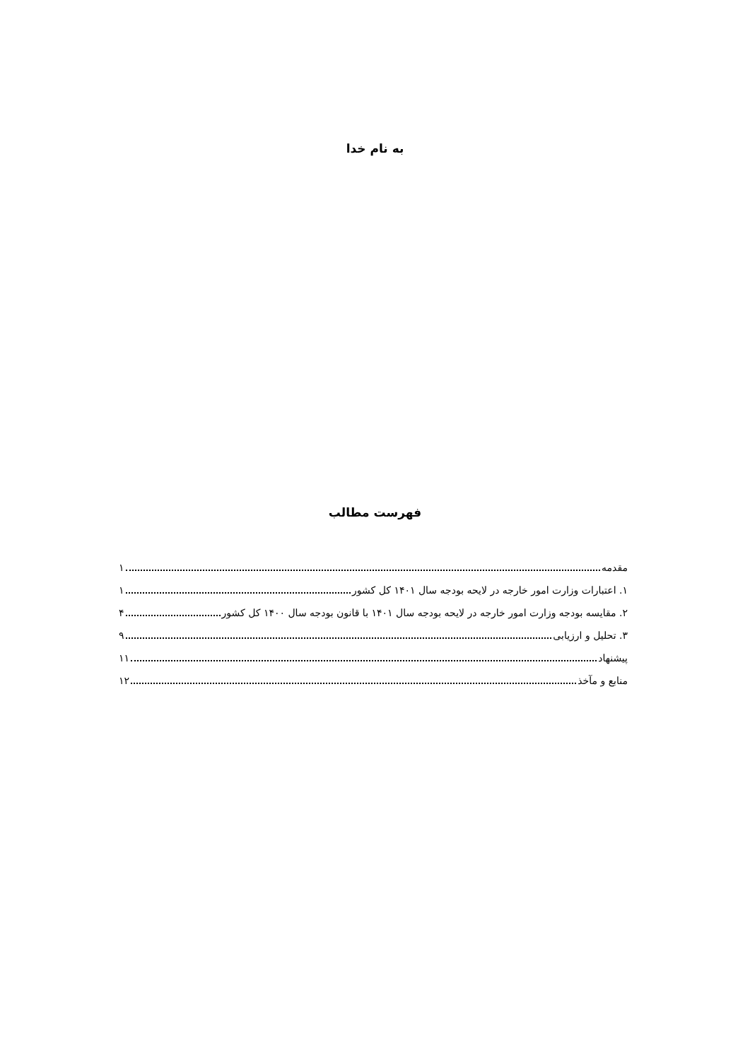به نام خدا
فهرست مطالب
مقدمه ۱
۱. اعتبارات وزارت امور خارجه در لایحه بودجه سال ۱۴۰۱ کل کشور ۱
۲. مقایسه بودجه وزارت امور خارجه در لایحه بودجه سال ۱۴۰۱ با قانون بودجه سال ۱۴۰۰ کل کشور ۴
۳. تحلیل و ارزیابی ۹
پیشنهاد ۱۱
منابع و مآخذ ۱۲